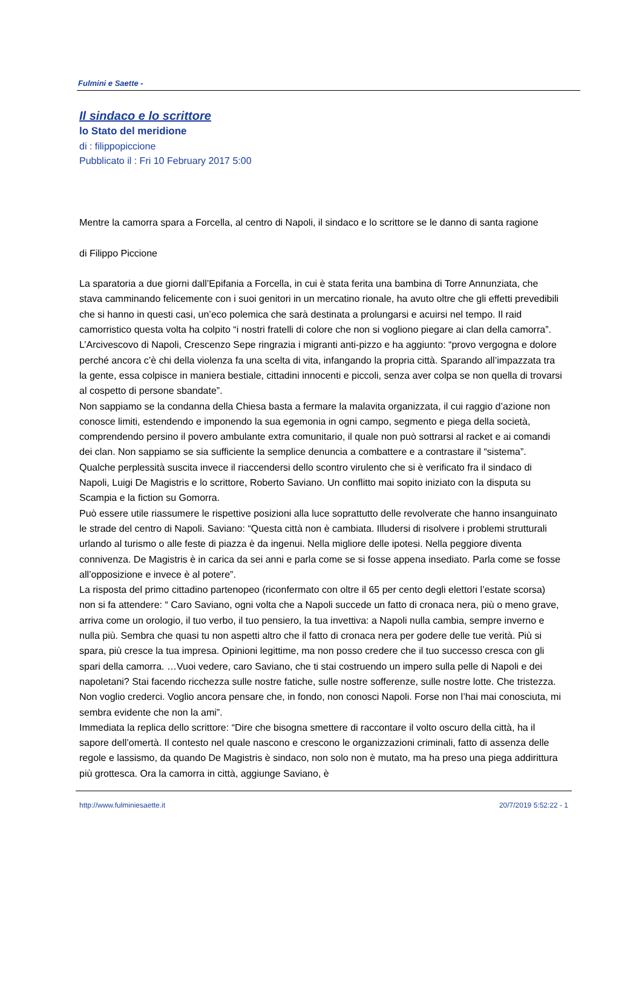Fulmini e Saette -
Il sindaco e lo scrittore
lo Stato del meridione
di : filippopiccione
Pubblicato il : Fri 10 February 2017 5:00
Mentre la camorra spara a Forcella, al centro di Napoli, il sindaco e lo scrittore se le danno di santa ragione
di Filippo Piccione
La sparatoria a due giorni dall’Epifania a Forcella, in cui è stata ferita una bambina di Torre Annunziata, che stava camminando felicemente con i suoi genitori in un mercatino rionale, ha avuto oltre che gli effetti prevedibili che si hanno in questi casi, un’eco polemica che sarà destinata a prolungarsi e acuirsi nel tempo. Il raid camorristico questa volta ha colpito “i nostri fratelli di colore che non si vogliono piegare ai clan della camorra”. L’Arcivescovo di Napoli, Crescenzo Sepe ringrazia i migranti anti-pizzo e ha aggiunto: “provo vergogna e dolore perché ancora c’è chi della violenza fa una scelta di vita, infangando la propria città. Sparando all’impazzata tra la gente, essa colpisce in maniera bestiale, cittadini innocenti e piccoli, senza aver colpa se non quella di trovarsi al cospetto di persone sbandate”.
Non sappiamo se la condanna della Chiesa basta a fermare la malavita organizzata, il cui raggio d’azione non conosce limiti, estendendo e imponendo la sua egemonia in ogni campo, segmento e piega della società, comprendendo persino il povero ambulante extra comunitario, il quale non può sottrarsi al racket e ai comandi dei clan. Non sappiamo se sia sufficiente la semplice denuncia a combattere e a contrastare il “sistema”. Qualche perplessità suscita invece il riaccendersi dello scontro virulento che si è verificato fra il sindaco di Napoli, Luigi De Magistris e lo scrittore, Roberto Saviano. Un conflitto mai sopito iniziato con la disputa su Scampia e la fiction su Gomorra.
Può essere utile riassumere le rispettive posizioni alla luce soprattutto delle revolverate che hanno insanguinato le strade del centro di Napoli. Saviano: “Questa città non è cambiata. Illudersi di risolvere i problemi strutturali urlando al turismo o alle feste di piazza è da ingenui. Nella migliore delle ipotesi. Nella peggiore diventa connivenza. De Magistris è in carica da sei anni e parla come se si fosse appena insediato. Parla come se fosse all’opposizione e invece è al potere”.
La risposta del primo cittadino partenopeo (riconfermato con oltre il 65 per cento degli elettori l’estate scorsa) non si fa attendere: “ Caro Saviano, ogni volta che a Napoli succede un fatto di cronaca nera, più o meno grave, arriva come un orologio, il tuo verbo, il tuo pensiero, la tua invettiva: a Napoli nulla cambia, sempre inverno e nulla più. Sembra che quasi tu non aspetti altro che il fatto di cronaca nera per godere delle tue verità. Più si spara, più cresce la tua impresa. Opinioni legittime, ma non posso credere che il tuo successo cresca con gli spari della camorra. …Vuoi vedere, caro Saviano, che ti stai costruendo un impero sulla pelle di Napoli e dei napoletani? Stai facendo ricchezza sulle nostre fatiche, sulle nostre sofferenze, sulle nostre lotte. Che tristezza. Non voglio crederci. Voglio ancora pensare che, in fondo, non conosci Napoli. Forse non l’hai mai conosciuta, mi sembra evidente che non la ami”.
Immediata la replica dello scrittore: “Dire che bisogna smettere di raccontare il volto oscuro della città, ha il sapore dell’omertà. Il contesto nel quale nascono e crescono le organizzazioni criminali, fatto di assenza delle regole e lassismo, da quando De Magistris è sindaco, non solo non è mutato, ma ha preso una piega addirittura più grottesca. Ora la camorra in città, aggiunge Saviano, è
http://www.fulminiesaette.it 20/7/2019 5:52:22 - 1